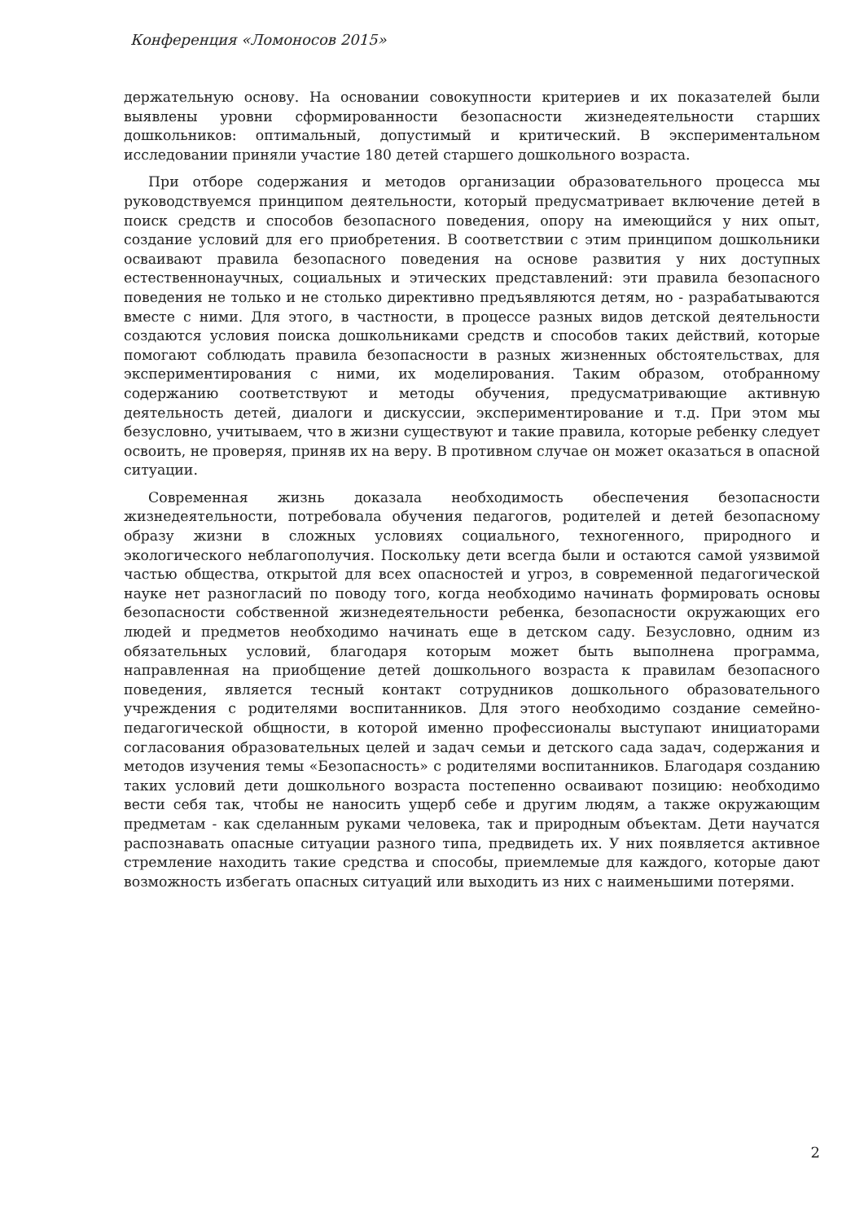Конференция «Ломоносов 2015»
держательную основу. На основании совокупности критериев и их показателей были выявлены уровни сформированности безопасности жизнедеятельности старших дошкольников: оптимальный, допустимый и критический. В экспериментальном исследовании приняли участие 180 детей старшего дошкольного возраста.
При отборе содержания и методов организации образовательного процесса мы руководствуемся принципом деятельности, который предусматривает включение детей в поиск средств и способов безопасного поведения, опору на имеющийся у них опыт, создание условий для его приобретения. В соответствии с этим принципом дошкольники осваивают правила безопасного поведения на основе развития у них доступных естественнонаучных, социальных и этических представлений: эти правила безопасного поведения не только и не столько директивно предъявляются детям, но - разрабатываются вместе с ними. Для этого, в частности, в процессе разных видов детской деятельности создаются условия поиска дошкольниками средств и способов таких действий, которые помогают соблюдать правила безопасности в разных жизненных обстоятельствах, для экспериментирования с ними, их моделирования. Таким образом, отобранному содержанию соответствуют и методы обучения, предусматривающие активную деятельность детей, диалоги и дискуссии, экспериментирование и т.д. При этом мы безусловно, учитываем, что в жизни существуют и такие правила, которые ребенку следует освоить, не проверяя, приняв их на веру. В противном случае он может оказаться в опасной ситуации.
Современная жизнь доказала необходимость обеспечения безопасности жизнедеятельности, потребовала обучения педагогов, родителей и детей безопасному образу жизни в сложных условиях социального, техногенного, природного и экологического неблагополучия. Поскольку дети всегда были и остаются самой уязвимой частью общества, открытой для всех опасностей и угроз, в современной педагогической науке нет разногласий по поводу того, когда необходимо начинать формировать основы безопасности собственной жизнедеятельности ребенка, безопасности окружающих его людей и предметов необходимо начинать еще в детском саду. Безусловно, одним из обязательных условий, благодаря которым может быть выполнена программа, направленная на приобщение детей дошкольного возраста к правилам безопасного поведения, является тесный контакт сотрудников дошкольного образовательного учреждения с родителями воспитанников. Для этого необходимо создание семейно-педагогической общности, в которой именно профессионалы выступают инициаторами согласования образовательных целей и задач семьи и детского сада задач, содержания и методов изучения темы «Безопасность» с родителями воспитанников. Благодаря созданию таких условий дети дошкольного возраста постепенно осваивают позицию: необходимо вести себя так, чтобы не наносить ущерб себе и другим людям, а также окружающим предметам - как сделанным руками человека, так и природным объектам. Дети научатся распознавать опасные ситуации разного типа, предвидеть их. У них появляется активное стремление находить такие средства и способы, приемлемые для каждого, которые дают возможность избегать опасных ситуаций или выходить из них с наименьшими потерями.
2